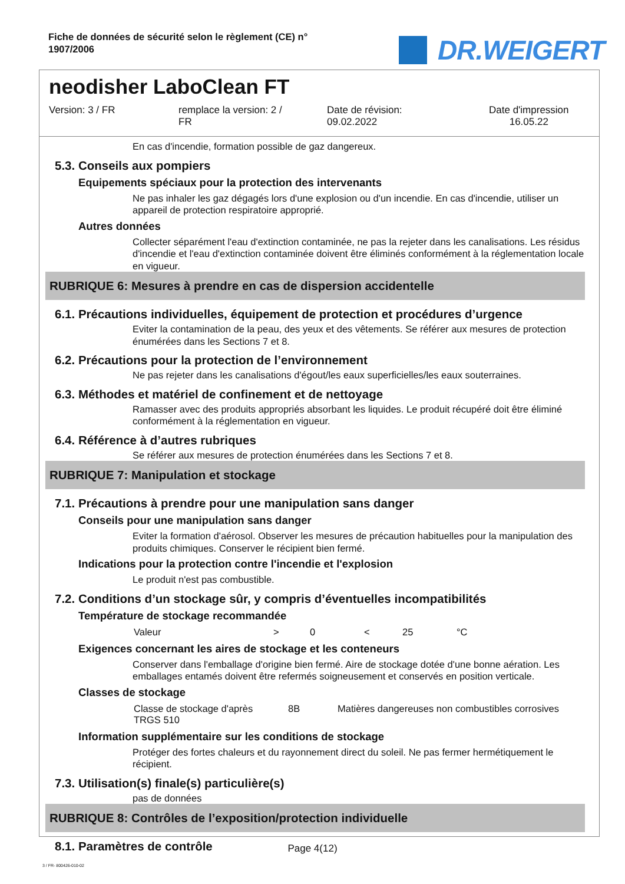Fiche de données de sécurité selon le règlement (CE) n°
1907/2006
DR.WEIGERT
neodisher LaboClean FT
Version: 3 / FR remplace la version: 2 /
FR
Date de révision:
09.02.2022
Date d'impression
16.05.22
En cas d'incendie, formation possible de gaz dangereux.
5.3. Conseils aux pompiers
Equipements spéciaux pour la protection des intervenants
Ne pas inhaler les gaz dégagés lors d'une explosion ou d'un incendie. En cas d'incendie, utiliser un appareil de protection respiratoire approprié.
Autres données
Collecter séparément l'eau d'extinction contaminée, ne pas la rejeter dans les canalisations. Les résidus d'incendie et l'eau d'extinction contaminée doivent être éliminés conformément à la réglementation locale en vigueur.
RUBRIQUE 6: Mesures à prendre en cas de dispersion accidentelle
6.1. Précautions individuelles, équipement de protection et procédures d’urgence
Eviter la contamination de la peau, des yeux et des vêtements. Se référer aux mesures de protection énumérées dans les Sections 7 et 8.
6.2. Précautions pour la protection de l’environnement
Ne pas rejeter dans les canalisations d'égout/les eaux superficielles/les eaux souterraines.
6.3. Méthodes et matériel de confinement et de nettoyage
Ramasser avec des produits appropriés absorbant les liquides. Le produit récupéré doit être éliminé conformément à la réglementation en vigueur.
6.4. Référence à d’autres rubriques
Se référer aux mesures de protection énumérées dans les Sections 7 et 8.
RUBRIQUE 7: Manipulation et stockage
7.1. Précautions à prendre pour une manipulation sans danger
Conseils pour une manipulation sans danger
Eviter la formation d'aérosol. Observer les mesures de précaution habituelles pour la manipulation des produits chimiques. Conserver le récipient bien fermé.
Indications pour la protection contre l'incendie et l'explosion
Le produit n'est pas combustible.
7.2. Conditions d’un stockage sûr, y compris d’éventuelles incompatibilités
Température de stockage recommandée
| Valeur | > | 0 | < | 25 | °C |
Exigences concernant les aires de stockage et les conteneurs
Conserver dans l'emballage d'origine bien fermé. Aire de stockage dotée d'une bonne aération. Les emballages entamés doivent être refermés soigneusement et conservés en position verticale.
Classes de stockage
| Classe de stockage d'après TRGS 510 | 8B | Matières dangereuses non combustibles corrosives |
Information supplémentaire sur les conditions de stockage
Protéger des fortes chaleurs et du rayonnement direct du soleil. Ne pas fermer hermétiquement le récipient.
7.3. Utilisation(s) finale(s) particulière(s)
pas de données
RUBRIQUE 8: Contrôles de l’exposition/protection individuelle
8.1. Paramètres de contrôle
Page 4(12)
3 / FR- 800426-010-02